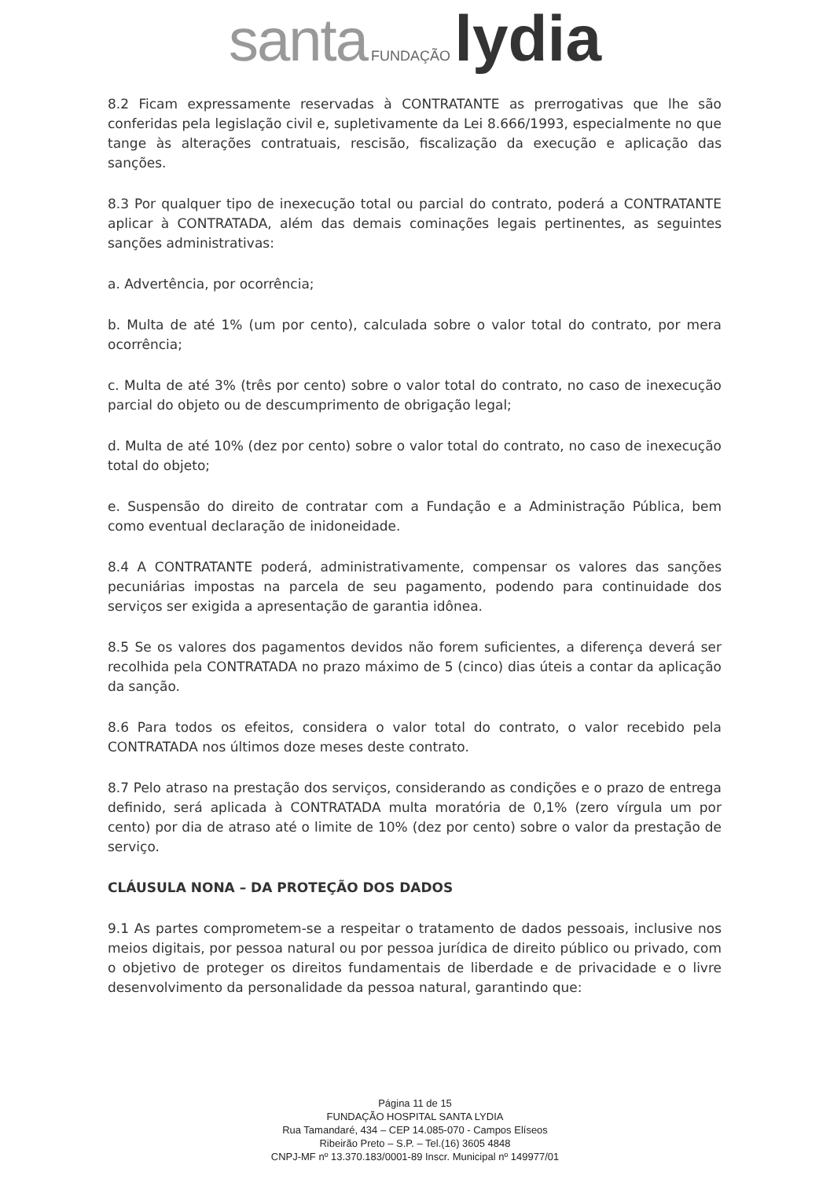santa FUNDAÇÃO lydia
8.2 Ficam expressamente reservadas à CONTRATANTE as prerrogativas que lhe são conferidas pela legislação civil e, supletivamente da Lei 8.666/1993, especialmente no que tange às alterações contratuais, rescisão, fiscalização da execução e aplicação das sanções.
8.3 Por qualquer tipo de inexecução total ou parcial do contrato, poderá a CONTRATANTE aplicar à CONTRATADA, além das demais cominações legais pertinentes, as seguintes sanções administrativas:
a. Advertência, por ocorrência;
b. Multa de até 1% (um por cento), calculada sobre o valor total do contrato, por mera ocorrência;
c. Multa de até 3% (três por cento) sobre o valor total do contrato, no caso de inexecução parcial do objeto ou de descumprimento de obrigação legal;
d. Multa de até 10% (dez por cento) sobre o valor total do contrato, no caso de inexecução total do objeto;
e. Suspensão do direito de contratar com a Fundação e a Administração Pública, bem como eventual declaração de inidoneidade.
8.4 A CONTRATANTE poderá, administrativamente, compensar os valores das sanções pecuniárias impostas na parcela de seu pagamento, podendo para continuidade dos serviços ser exigida a apresentação de garantia idônea.
8.5 Se os valores dos pagamentos devidos não forem suficientes, a diferença deverá ser recolhida pela CONTRATADA no prazo máximo de 5 (cinco) dias úteis a contar da aplicação da sanção.
8.6 Para todos os efeitos, considera o valor total do contrato, o valor recebido pela CONTRATADA nos últimos doze meses deste contrato.
8.7 Pelo atraso na prestação dos serviços, considerando as condições e o prazo de entrega definido, será aplicada à CONTRATADA multa moratória de 0,1% (zero vírgula um por cento) por dia de atraso até o limite de 10% (dez por cento) sobre o valor da prestação de serviço.
CLÁUSULA NONA – DA PROTEÇÃO DOS DADOS
9.1 As partes comprometem-se a respeitar o tratamento de dados pessoais, inclusive nos meios digitais, por pessoa natural ou por pessoa jurídica de direito público ou privado, com o objetivo de proteger os direitos fundamentais de liberdade e de privacidade e o livre desenvolvimento da personalidade da pessoa natural, garantindo que:
Página 11 de 15
FUNDAÇÃO HOSPITAL SANTA LYDIA
Rua Tamandaré, 434 – CEP 14.085-070 - Campos Elíseos
Ribeirão Preto – S.P. – Tel.(16) 3605 4848
CNPJ-MF nº 13.370.183/0001-89 Inscr. Municipal nº 149977/01